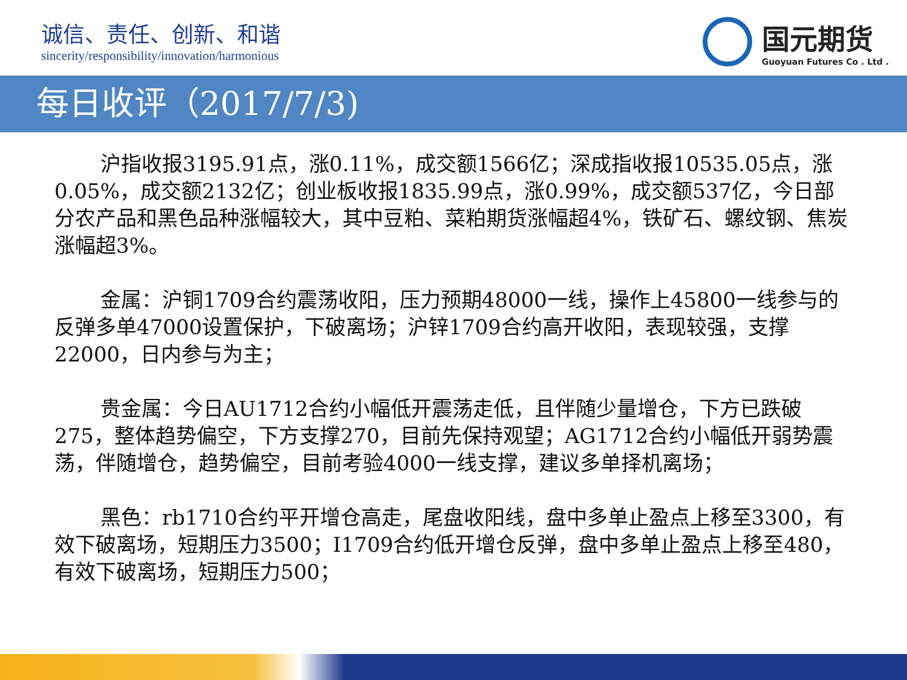诚信、责任、创新、和谐
sincerity/responsibility/innovation/harmonious
国元期货
Guoyuan Futures Co . Ltd .
每日收评（2017/7/3)
沪指收报3195.91点，涨0.11%，成交额1566亿；深成指收报10535.05点，涨0.05%，成交额2132亿；创业板收报1835.99点，涨0.99%，成交额537亿，今日部分农产品和黑色品种涨幅较大，其中豆粕、菜粕期货涨幅超4%，铁矿石、螺纹钢、焦炭涨幅超3%。
金属：沪铜1709合约震荡收阳，压力预期48000一线，操作上45800一线参与的反弹多单47000设置保护，下破离场；沪锌1709合约高开收阳，表现较强，支撑22000，日内参与为主；
贵金属：今日AU1712合约小幅低开震荡走低，且伴随少量增仓，下方已跌破275，整体趋势偏空，下方支撑270，目前先保持观望；AG1712合约小幅低开弱势震荡，伴随增仓，趋势偏空，目前考验4000一线支撑，建议多单择机离场；
黑色：rb1710合约平开增仓高走，尾盘收阳线，盘中多单止盈点上移至3300，有效下破离场，短期压力3500；I1709合约低开增仓反弹，盘中多单止盈点上移至480，有效下破离场，短期压力500；